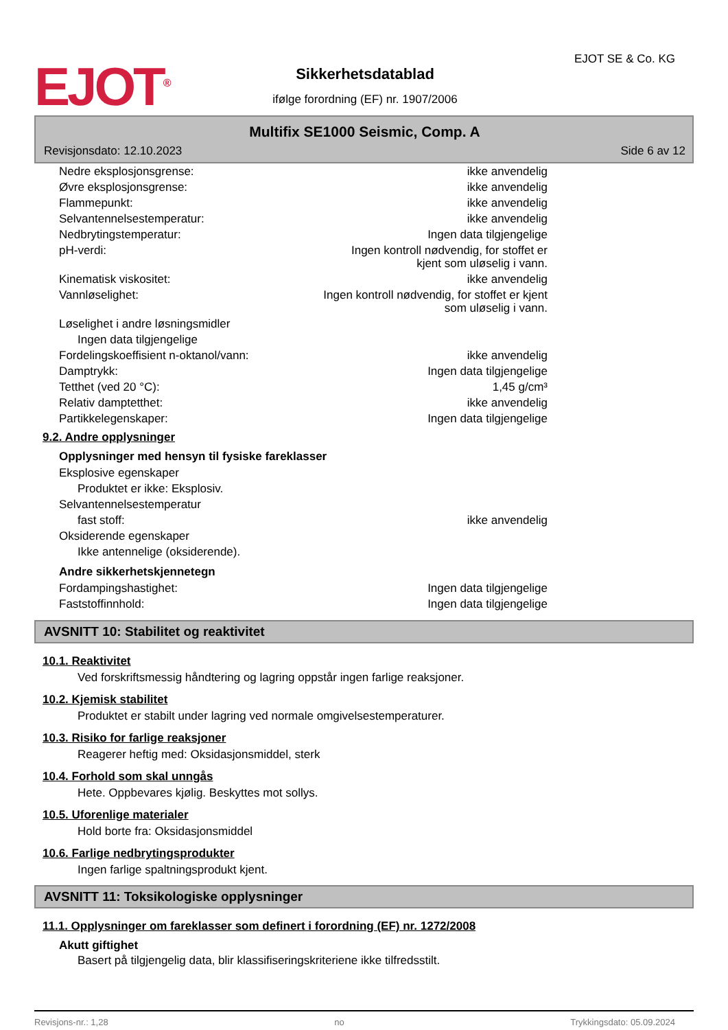EJOT<sup>®</sup>
Sikkerhetsdatablad
ifølge forordning (EF) nr. 1907/2006
EJOT SE & Co. KG
Multifix SE1000 Seismic, Comp. A
Revisjonsdato: 12.10.2023 Side 6 av 12
| Nedre eksplosjonsgrense: | ikke anvendelig |
| Øvre eksplosjonsgrense: | ikke anvendelig |
| Flammepunkt: | ikke anvendelig |
| Selvantennelsestemperatur: | ikke anvendelig |
| Nedbrytingstemperatur: | Ingen data tilgjengelige |
| pH-verdi: | Ingen kontroll nødvendig, for stoffet er kjent som uløselig i vann. |
| Kinematisk viskositet: | ikke anvendelig |
| Vannløselighet: | Ingen kontroll nødvendig, for stoffet er kjent som uløselig i vann. |
| Løselighet i andre løsningsmidler | |
| Ingen data tilgjengelige | |
| Fordelingskoeffisient n-oktanol/vann: | ikke anvendelig |
| Damptrykk: | Ingen data tilgjengelige |
| Tetthet (ved 20 °C): | 1,45 g/cm³ |
| Relativ damptetthet: | ikke anvendelig |
| Partikkelegenskaper: | Ingen data tilgjengelige |
9.2. Andre opplysninger
Opplysninger med hensyn til fysiske fareklasser
| Eksplosive egenskaper | |
| Produktet er ikke: Eksplosiv. | |
| Selvantennelsestemperatur | |
| fast stoff: | ikke anvendelig |
| Oksiderende egenskaper | |
| Ikke antennelige (oksiderende). | |
Andre sikkerhetskjennetegn
| Fordampingshastighet: | Ingen data tilgjengelige |
| Faststoffinnhold: | Ingen data tilgjengelige |
AVSNITT 10: Stabilitet og reaktivitet
10.1. Reaktivitet
Ved forskriftsmessig håndtering og lagring oppstår ingen farlige reaksjoner.
10.2. Kjemisk stabilitet
Produktet er stabilt under lagring ved normale omgivelsestemperaturer.
10.3. Risiko for farlige reaksjoner
Reagerer heftig med: Oksidasjonsmiddel, sterk
10.4. Forhold som skal unngås
Hete. Oppbevares kjølig. Beskyttes mot sollys.
10.5. Uforenlige materialer
Hold borte fra: Oksidasjonsmiddel
10.6. Farlige nedbrytingsprodukter
Ingen farlige spaltningsprodukt kjent.
AVSNITT 11: Toksikologiske opplysninger
11.1. Opplysninger om fareklasser som definert i forordning (EF) nr. 1272/2008
Akutt giftighet
Basert på tilgjengelig data, blir klassifiseringskriteriene ikke tilfredsstilt.
Revisjons-nr.: 1,28 no Trykkingsdato: 05.09.2024